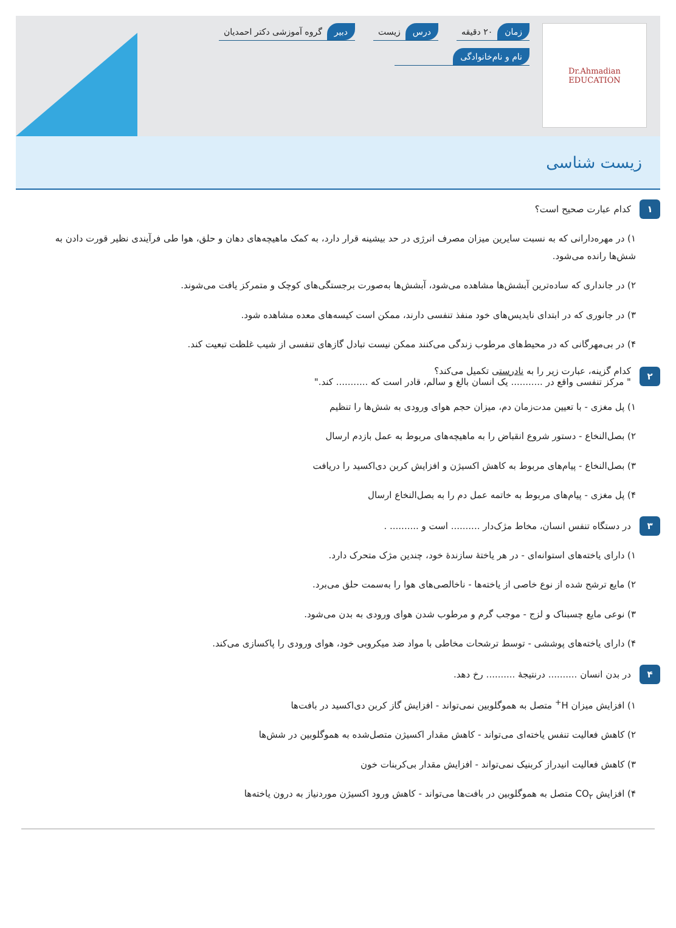Dr.Ahmadian
EDUCATION
زمان ۲۰ دقیقه
درس زیست
دبیر گروه آموزشی دکتر احمدیان
نام و نام‌خانوادگی
زیست شناسی
۱ کدام عبارت صحیح است؟
۱) در مهره‌دارانی که به نسبت سایرین میزان مصرف انرژی در حد بیشینه قرار دارد، به کمک ماهیچه‌های دهان و حلق، هوا طی فرآیندی نظیر قورت دادن به شش‌ها رانده می‌شود.
۲) در جانداری که ساده‌ترین آبشش‌ها مشاهده می‌شود، آبشش‌ها به‌صورت برجستگی‌های کوچک و متمرکز یافت می‌شوند.
۳) در جانوری که در ابتدای نایدیس‌های خود منفذ تنفسی دارند، ممکن است کیسه‌های معده مشاهده شود.
۴) در بی‌مهرگانی که در محیط‌های مرطوب زندگی می‌کنند ممکن نیست تبادل گازهای تنفسی از شیب غلظت تبعیت کند.
۲ کدام گزینه، عبارت زیر را به نادرستی تکمیل می‌کند؟
" مرکز تنفسی واقع در ........... یک انسان بالغ و سالم، قادر است که ........... کند."
۱) پل مغزی - با تعیین مدت‌زمان دم، میزان حجم هوای ورودی به شش‌ها را تنظیم
۲) بصل‌النخاع - دستور شروع انقباض را به ماهیچه‌های مربوط به عمل بازدم ارسال
۳) بصل‌النخاع - پیام‌های مربوط به کاهش اکسیژن و افزایش کربن دی‌اکسید را دریافت
۴) پل مغزی - پیام‌های مربوط به خاتمه عمل دم را به بصل‌النخاع ارسال
۳ در دستگاه تنفس انسان، مخاط مژک‌دار .......... است و .......... .
۱) دارای یاخته‌های استوانه‌ای - در هر یاختهٔ سازندهٔ خود، چندین مژک متحرک دارد.
۲) مایع ترشح شده از نوع خاصی از یاخته‌ها - ناخالصی‌های هوا را به‌سمت حلق می‌برد.
۳) نوعی مایع چسبناک و لزج - موجب گرم و مرطوب شدن هوای ورودی به بدن می‌شود.
۴) دارای یاخته‌های پوششی - توسط ترشحات مخاطی با مواد ضد میکروبی خود، هوای ورودی را پاکسازی می‌کند.
۴ در بدن انسان .......... درنتیجهٔ .......... رخ دهد.
۱) افزایش میزان H<sup>+</sup> متصل به هموگلوبین نمی‌تواند - افزایش گاز کربن دی‌اکسید در بافت‌ها
۲) کاهش فعالیت تنفس یاخته‌ای می‌تواند - کاهش مقدار اکسیژن متصل‌شده به هموگلوبین در شش‌ها
۳) کاهش فعالیت انیدراز کربنیک نمی‌تواند - افزایش مقدار بی‌کربنات خون
۴) افزایش CO<sub>۲</sub> متصل به هموگلوبین در بافت‌ها می‌تواند - کاهش ورود اکسیژن موردنیاز به درون یاخته‌ها